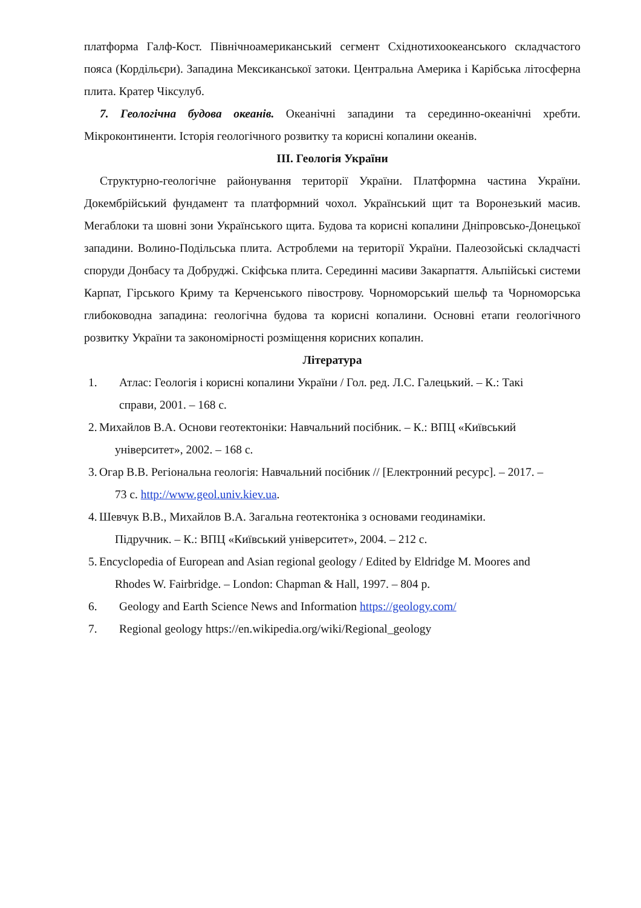платформа Галф-Кост. Північноамериканський сегмент Східнотихоокеанського складчастого пояса (Кордільєри). Западина Мексиканської затоки. Центральна Америка і Карібська літосферна плита. Кратер Чіксулуб.
7. Геологічна будова океанів. Океанічні западини та серединно-океанічні хребти. Мікроконтиненти. Історія геологічного розвитку та корисні копалини океанів.
ІІІ. Геологія України
Структурно-геологічне районування території України. Платформна частина України. Докембрійський фундамент та платформний чохол. Український щит та Воронезький масив. Мегаблоки та шовні зони Українського щита. Будова та корисні копалини Дніпровсько-Донецької западини. Волино-Подільська плита. Астроблеми на території України. Палеозойські складчасті споруди Донбасу та Добруджі. Скіфська плита. Серединні масиви Закарпаття. Альпійські системи Карпат, Гірського Криму та Керченського півострову. Чорноморський шельф та Чорноморська глибоководна западина: геологічна будова та корисні копалини. Основні етапи геологічного розвитку України та закономірності розміщення корисних копалин.
Література
1. Атлас: Геологія і корисні копалини України / Гол. ред. Л.С. Галецький. – К.: Такі
справи, 2001. – 168 с.
2. Михайлов В.А. Основи геотектоніки: Навчальний посібник. – К.: ВПЦ «Київський
університет», 2002. – 168 с.
3. Огар В.В. Регіональна геологія: Навчальний посібник // [Електронний ресурс]. – 2017. –
73 с. http://www.geol.univ.kiev.ua.
4. Шевчук В.В., Михайлов В.А. Загальна геотектоніка з основами геодинаміки.
Підручник. – К.: ВПЦ «Київський університет», 2004. – 212 с.
5. Encyclopedia of European and Asian regional geology / Edited by Eldridge M. Moores and
Rhodes W. Fairbridge. – London: Chapman & Hall, 1997. – 804 p.
6. Geology and Earth Science News and Information https://geology.com/
7. Regional geology https://en.wikipedia.org/wiki/Regional_geology